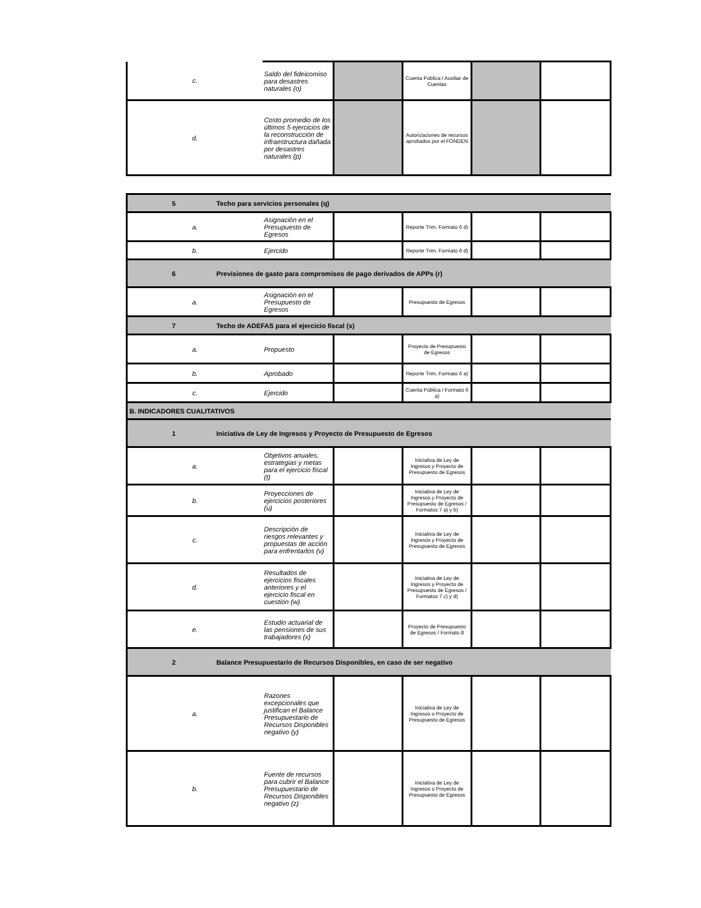| c. | Saldo del fideicomiso para desastres naturales (o) | | Cuenta Pública / Auxiliar de Cuentas | | |
| d. | Costo promedio de los últimos 5 ejercicios de la reconstrucción de infraestructura dañada por desastres naturales (p) | | Autorizaciones de recursos aprobados por el FONDEN | | |
| 5 Techo para servicios personales (q) | | | | | |
| a. | Asignación en el Presupuesto de Egresos | | Reporte Trim. Formato 6 d) | | |
| b. | Ejercido | | Reporte Trim. Formato 6 d) | | |
| 6 Previsiones de gasto para compromisos de pago derivados de APPs (r) | | | | | |
| a. | Asignación en el Presupuesto de Egresos | | Presupuesto de Egresos | | |
| 7 Techo de ADEFAS para el ejercicio fiscal (s) | | | | | |
| a. | Propuesto | | Proyecto de Presupuesto de Egresos | | |
| b. | Aprobado | | Reporte Trim. Formato 6 a) | | |
| c. | Ejercido | | Cuenta Pública / Formato 6 a) | | |
| B. INDICADORES CUALITATIVOS | | | | | |
| 1 Iniciativa de Ley de Ingresos y Proyecto de Presupuesto de Egresos | | | | | |
| a. | Objetivos anuales, estrategias y metas para el ejercicio fiscal (t) | | Iniciativa de Ley de Ingresos y Proyecto de Presupuesto de Egresos | | |
| b. | Proyecciones de ejercicios posteriores (u) | | Iniciativa de Ley de Ingresos y Proyecto de Presupuesto de Egresos / Formatos 7 a) y b) | | |
| c. | Descripción de riesgos relevantes y propuestas de acción para enfrentarlos (v) | | Iniciativa de Ley de Ingresos y Proyecto de Presupuesto de Egresos | | |
| d. | Resultados de ejercicios fiscales anteriores y el ejercicio fiscal en cuestión (w) | | Iniciativa de Ley de Ingresos y Proyecto de Presupuesto de Egresos / Formatos 7 c) y d) | | |
| e. | Estudio actuarial de las pensiones de sus trabajadores (x) | | Proyecto de Presupuesto de Egresos / Formato 8 | | |
| 2 Balance Presupuestario de Recursos Disponibles, en caso de ser negativo | | | | | |
| a. | Razones excepcionales que justifican el Balance Presupuestario de Recursos Disponibles negativo (y) | | Iniciativa de Ley de Ingresos o Proyecto de Presupuesto de Egresos | | |
| b. | Fuente de recursos para cubrir el Balance Presupuestario de Recursos Disponibles negativo (z) | | Iniciativa de Ley de Ingresos o Proyecto de Presupuesto de Egresos | | |